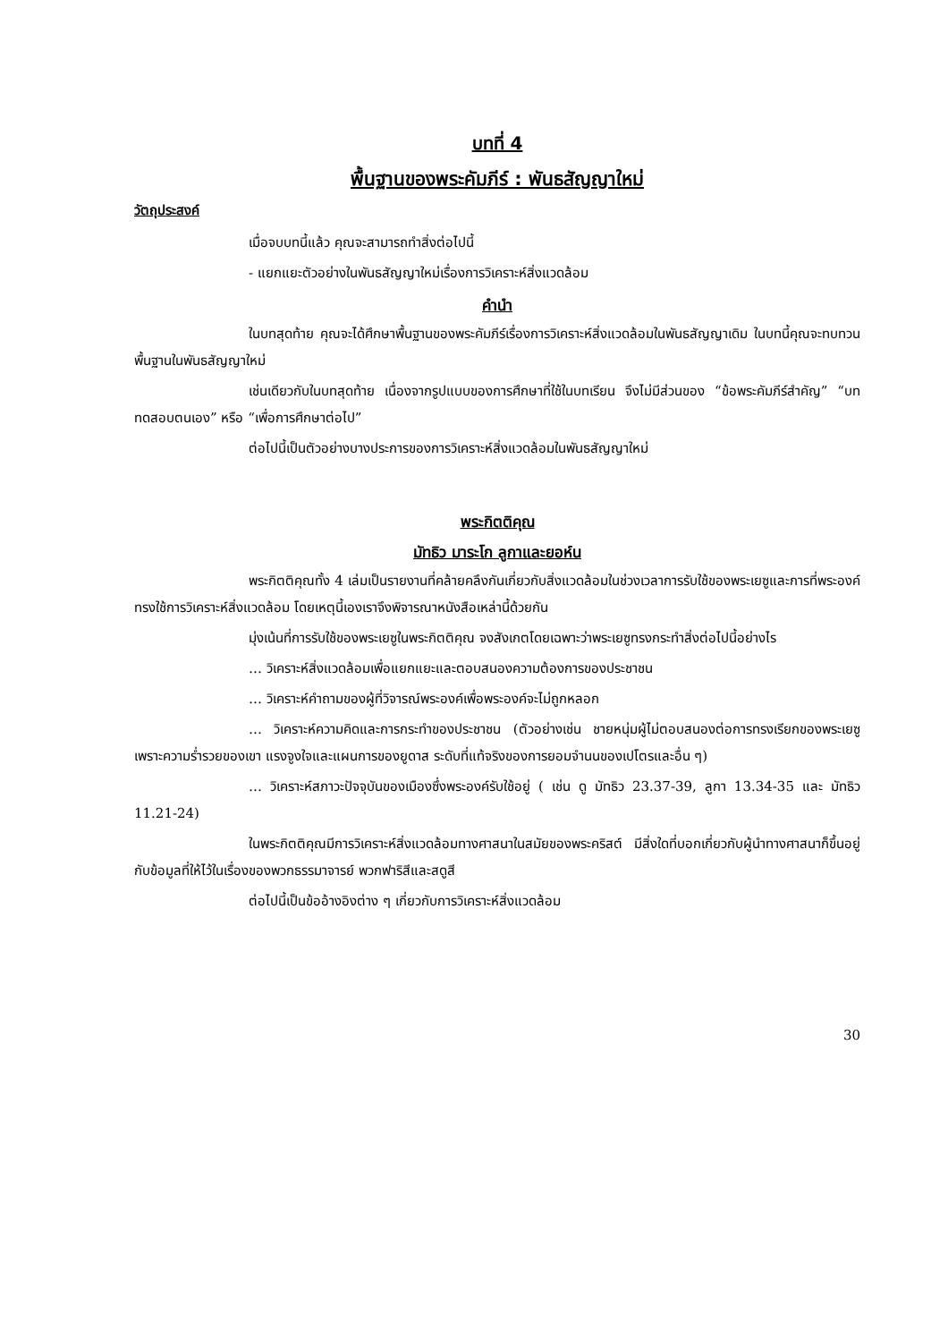บทที่ 4
พื้นฐานของพระคัมภีร์ : พันธสัญญาใหม่
วัตถุประสงค์
เมื่อจบบทนี้แล้ว คุณจะสามารถทำสิ่งต่อไปนี้
- แยกแยะตัวอย่างในพันธสัญญาใหม่เรื่องการวิเคราะห์สิ่งแวดล้อม
คำนำ
ในบทสุดท้าย คุณจะได้ศึกษาพื้นฐานของพระคัมภีร์เรื่องการวิเคราะห์สิ่งแวดล้อมในพันธสัญญาเดิม ในบทนี้คุณจะทบทวนพื้นฐานในพันธสัญญาใหม่
เช่นเดียวกับในบทสุดท้าย เนื่องจากรูปแบบของการศึกษาที่ใช้ในบทเรียน จึงไม่มีส่วนของ “ข้อพระคัมภีร์สำคัญ” “บททดสอบตนเอง” หรือ “เพื่อการศึกษาต่อไป”
ต่อไปนี้เป็นตัวอย่างบางประการของการวิเคราะห์สิ่งแวดล้อมในพันธสัญญาใหม่
พระกิตติคุณ
มัทธิว มาระโก ลูกาและยอห์น
พระกิตติคุณทั้ง 4 เล่มเป็นรายงานที่คล้ายคลึงกันเกี่ยวกับสิ่งแวดล้อมในช่วงเวลาการรับใช้ของพระเยซูและการที่พระองค์ทรงใช้การวิเคราะห์สิ่งแวดล้อม โดยเหตุนี้เองเราจึงพิจารณาหนังสือเหล่านี้ด้วยกัน
มุ่งเน้นที่การรับใช้ของพระเยซูในพระกิตติคุณ จงสังเกตโดยเฉพาะว่าพระเยซูทรงกระทำสิ่งต่อไปนี้อย่างไร
… วิเคราะห์สิ่งแวดล้อมเพื่อแยกแยะและตอบสนองความต้องการของประชาชน
… วิเคราะห์คำถามของผู้ที่วิจารณ์พระองค์เพื่อพระองค์จะไม่ถูกหลอก
… วิเคราะห์ความคิดและการกระทำของประชาชน (ตัวอย่างเช่น ชายหนุ่มผู้ไม่ตอบสนองต่อการทรงเรียกของพระเยซูเพราะความร่ำรวยของเขา แรงจูงใจและแผนการของยูดาส ระดับที่แท้จริงของการยอมจำนนของเปโตรและอื่น ๆ)
… วิเคราะห์สภาวะปัจจุบันของเมืองซึ่งพระองค์รับใช้อยู่ ( เช่น ดู มัทธิว 23.37-39, ลูกา 13.34-35 และ มัทธิว 11.21-24)
ในพระกิตติคุณมีการวิเคราะห์สิ่งแวดล้อมทางศาสนาในสมัยของพระคริสต์ มีสิ่งใดที่บอกเกี่ยวกับผู้นำทางศาสนาก็ขึ้นอยู่กับข้อมูลที่ให้ไว้ในเรื่องของพวกธรรมาจารย์ พวกฟาริสีและสดูสี
ต่อไปนี้เป็นข้ออ้างอิงต่าง ๆ เกี่ยวกับการวิเคราะห์สิ่งแวดล้อม
30